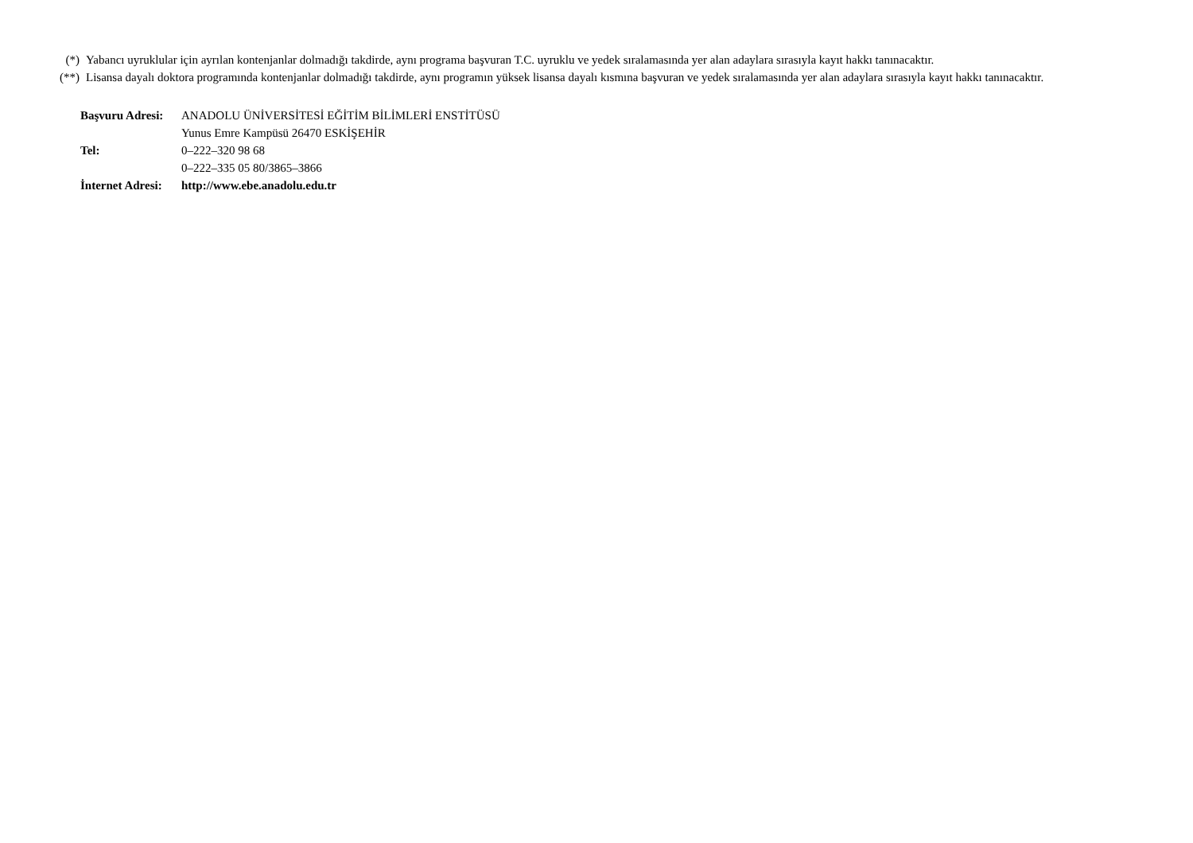(*) Yabancı uyruklular için ayrılan kontenjanlar dolmadığı takdirde, aynı programa başvuran T.C. uyruklu ve yedek sıralamasında yer alan adaylara sırasıyla kayıt hakkı tanınacaktır.
(**) Lisansa dayalı doktora programında kontenjanlar dolmadığı takdirde, aynı programın yüksek lisansa dayalı kısmına başvuran ve yedek sıralamasında yer alan adaylara sırasıyla kayıt hakkı tanınacaktır.
Başvuru Adresi: ANADOLU ÜNİVERSİTESİ EĞİTİM BİLİMLERİ ENSTİTÜSÜ
Yunus Emre Kampüsü 26470 ESKİŞEHİR
Tel: 0–222–320 98 68
0–222–335 05 80/3865–3866
İnternet Adresi: http://www.ebe.anadolu.edu.tr